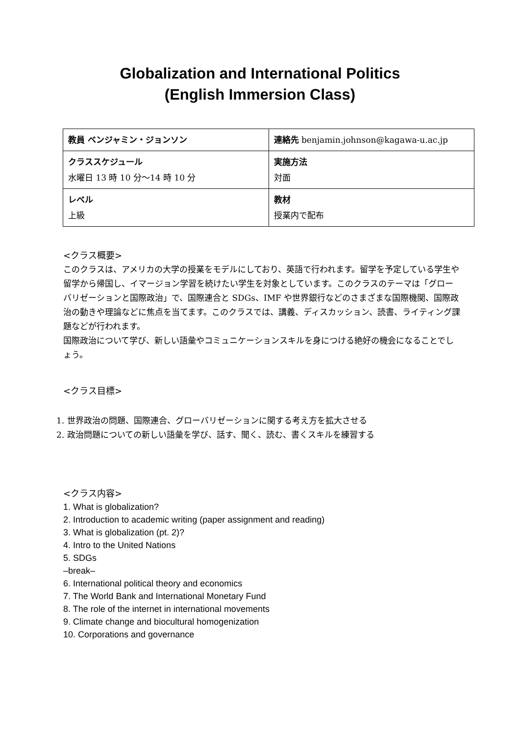Globalization and International Politics
(English Immersion Class)
| 教員 ベンジャミン・ジョンソン | 連絡先 benjamin.johnson@kagawa-u.ac.jp |
| クラススケジュール 水曜日 13 時 10 分～14 時 10 分 | 実施方法 対面 |
| レベル 上級 | 教材 授業内で配布 |
<クラス概要>
このクラスは、アメリカの大学の授業をモデルにしており、英語で行われます。留学を予定している学生や留学から帰国し、イマージョン学習を続けたい学生を対象としています。このクラスのテーマは「グローバリゼーションと国際政治」で、国際連合と SDGs、IMF や世界銀行などのさまざまな国際機関、国際政治の動きや理論などに焦点を当てます。このクラスでは、講義、ディスカッション、読書、ライティング課題などが行われます。
国際政治について学び、新しい語彙やコミュニケーションスキルを身につける絶好の機会になることでしょう。
<クラス目標>
1. 世界政治の問題、国際連合、グローバリゼーションに関する考え方を拡大させる
2. 政治問題についての新しい語彙を学び、話す、聞く、読む、書くスキルを練習する
<クラス内容>
1. What is globalization?
2. Introduction to academic writing (paper assignment and reading)
3. What is globalization (pt. 2)?
4. Intro to the United Nations
5. SDGs
–break–
6. International political theory and economics
7. The World Bank and International Monetary Fund
8. The role of the internet in international movements
9. Climate change and biocultural homogenization
10. Corporations and governance